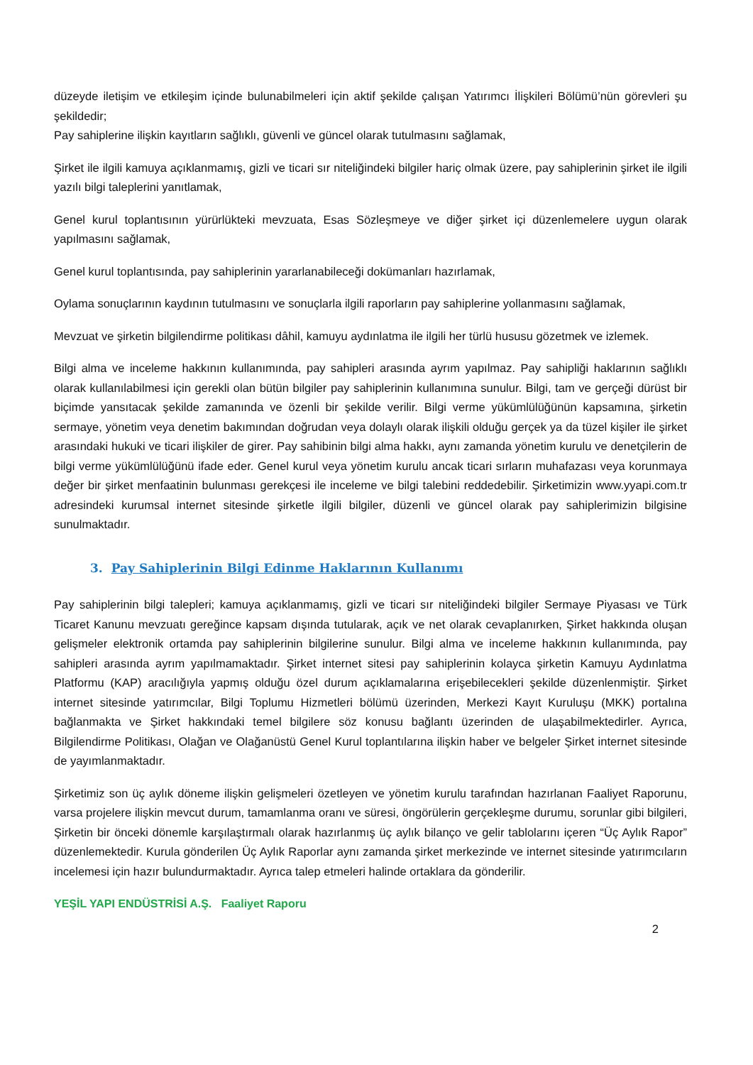düzeyde iletişim ve etkileşim içinde bulunabilmeleri için aktif şekilde çalışan Yatırımcı İlişkileri Bölümü’nün görevleri şu şekildedir;
Pay sahiplerine ilişkin kayıtların sağlıklı, güvenli ve güncel olarak tutulmasını sağlamak,
Şirket ile ilgili kamuya açıklanmamış, gizli ve ticari sır niteliğindeki bilgiler hariç olmak üzere, pay sahiplerinin şirket ile ilgili yazılı bilgi taleplerini yanıtlamak,
Genel kurul toplantısının yürürlükteki mevzuata, Esas Sözleşmeye ve diğer şirket içi düzenlemelere uygun olarak yapılmasını sağlamak,
Genel kurul toplantısında, pay sahiplerinin yararlanabileceği dokümanları hazırlamak,
Oylama sonuçlarının kaydının tutulmasını ve sonuçlarla ilgili raporların pay sahiplerine yollanmasını sağlamak,
Mevzuat ve şirketin bilgilendirme politikası dâhil, kamuyu aydınlatma ile ilgili her türlü hususu gözetmek ve izlemek.
Bilgi alma ve inceleme hakkının kullanımında, pay sahipleri arasında ayrım yapılmaz. Pay sahipliği haklarının sağlıklı olarak kullanılabilmesi için gerekli olan bütün bilgiler pay sahiplerinin kullanımına sunulur. Bilgi, tam ve gerçeği dürüst bir biçimde yansıtacak şekilde zamanında ve özenli bir şekilde verilir. Bilgi verme yükümlülüğünün kapsamına, şirketin sermaye, yönetim veya denetim bakımından doğrudan veya dolaylı olarak ilişkili olduğu gerçek ya da tüzel kişiler ile şirket arasındaki hukuki ve ticari ilişkiler de girer. Pay sahibinin bilgi alma hakkı, aynı zamanda yönetim kurulu ve denetçilerin de bilgi verme yükümlülüğünü ifade eder. Genel kurul veya yönetim kurulu ancak ticari sırların muhafazası veya korunmaya değer bir şirket menfaatinin bulunması gerekçesi ile inceleme ve bilgi talebini reddedebilir. Şirketimizin www.yyapi.com.tr adresindeki kurumsal internet sitesinde şirketle ilgili bilgiler, düzenli ve güncel olarak pay sahiplerimizin bilgisine sunulmaktadır.
3. Pay Sahiplerinin Bilgi Edinme Haklarının Kullanımı
Pay sahiplerinin bilgi talepleri; kamuya açıklanmamış, gizli ve ticari sır niteliğindeki bilgiler Sermaye Piyasası ve Türk Ticaret Kanunu mevzuatı gereğince kapsam dışında tutularak, açık ve net olarak cevaplanırken, Şirket hakkında oluşan gelişmeler elektronik ortamda pay sahiplerinin bilgilerine sunulur. Bilgi alma ve inceleme hakkının kullanımında, pay sahipleri arasında ayrım yapılmamaktadır. Şirket internet sitesi pay sahiplerinin kolayca şirketin Kamuyu Aydınlatma Platformu (KAP) aracılığıyla yapmış olduğu özel durum açıklamalarına erişebilecekleri şekilde düzenlenmiştir. Şirket internet sitesinde yatırımcılar, Bilgi Toplumu Hizmetleri bölümü üzerinden, Merkezi Kayıt Kuruluşu (MKK) portalına bağlanmakta ve Şirket hakkındaki temel bilgilere söz konusu bağlantı üzerinden de ulaşabilmektedirler. Ayrıca, Bilgilendirme Politikası, Olağan ve Olağanüstü Genel Kurul toplantılarına ilişkin haber ve belgeler Şirket internet sitesinde de yayımlanmaktadır.
Şirketimiz son üç aylık döneme ilişkin gelişmeleri özetleyen ve yönetim kurulu tarafından hazırlanan Faaliyet Raporunu, varsa projelere ilişkin mevcut durum, tamamlanma oranı ve süresi, öngörülerin gerçekleşme durumu, sorunlar gibi bilgileri, Şirketin bir önceki dönemle karşılaştırmalı olarak hazırlanmış üç aylık bilanço ve gelir tablolarını içeren “Üç Aylık Rapor” düzenlemektedir. Kurula gönderilen Üç Aylık Raporlar aynı zamanda şirket merkezinde ve internet sitesinde yatırımcıların incelemesi için hazır bulundurmaktadır. Ayrıca talep etmeleri halinde ortaklara da gönderilir.
YEŞİL YAPI ENDÜSTRİSİ A.Ş. Faaliyet Raporu
2